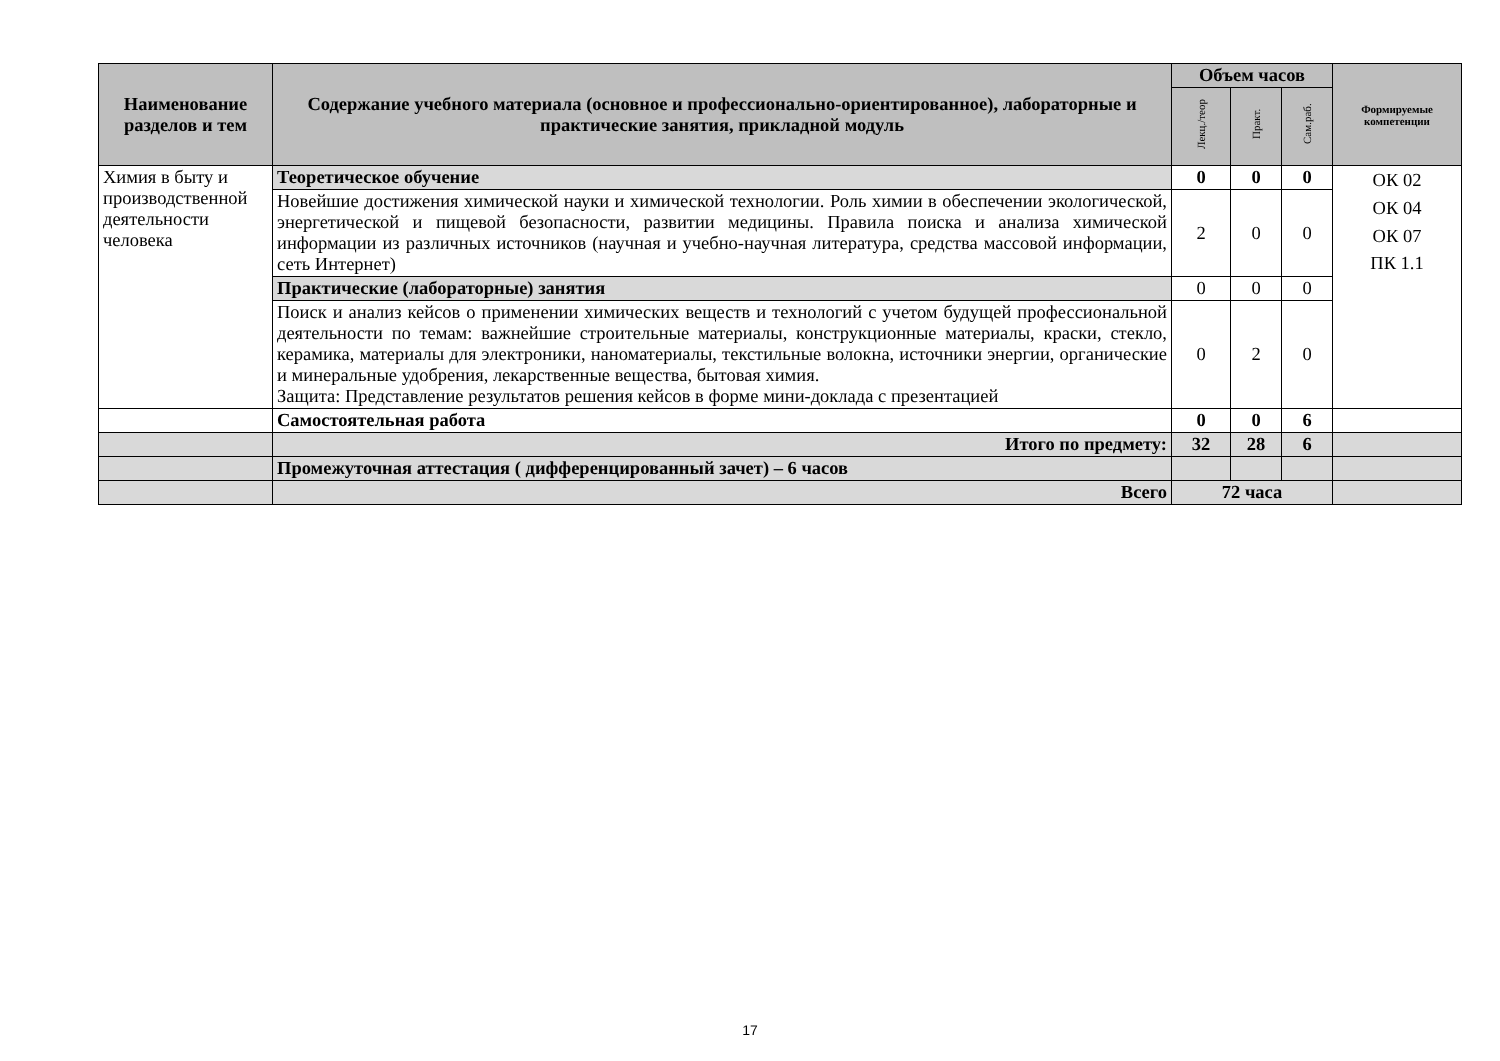| Наименование разделов и тем | Содержание учебного материала (основное и профессионально-ориентированное), лабораторные и практические занятия, прикладной модуль | Объем часов | | | Формируемые компетенции |
| --- | --- | --- | --- | --- | --- |
| | | Лекц./теор | Практ. | Сам.раб. | |
| Химия в быту и производственной деятельности человека | Теоретическое обучение | 0 | 0 | 0 | ОК 02 ОК 04 ОК 07 ПК 1.1 |
| | Новейшие достижения химической науки и химической технологии. Роль химии в обеспечении экологической, энергетической и пищевой безопасности, развитии медицины. Правила поиска и анализа химической информации из различных источников (научная и учебно-научная литература, средства массовой информации, сеть Интернет) | 2 | 0 | 0 | |
| | Практические (лабораторные) занятия | 0 | 0 | 0 | |
| | Поиск и анализ кейсов о применении химических веществ и технологий с учетом будущей профессиональной деятельности по темам: важнейшие строительные материалы, конструкционные материалы, краски, стекло, керамика, материалы для электроники, наноматериалы, текстильные волокна, источники энергии, органические и минеральные удобрения, лекарственные вещества, бытовая химия. Защита: Представление результатов решения кейсов в форме мини-доклада с презентацией | 0 | 2 | 0 | |
| | Самостоятельная работа | 0 | 0 | 6 | |
| | Итого по предмету: | 32 | 28 | 6 | |
| | Промежуточная аттестация ( дифференцированный зачет) – 6 часов | | | | |
| | Всего | 72 часа | | | |
17